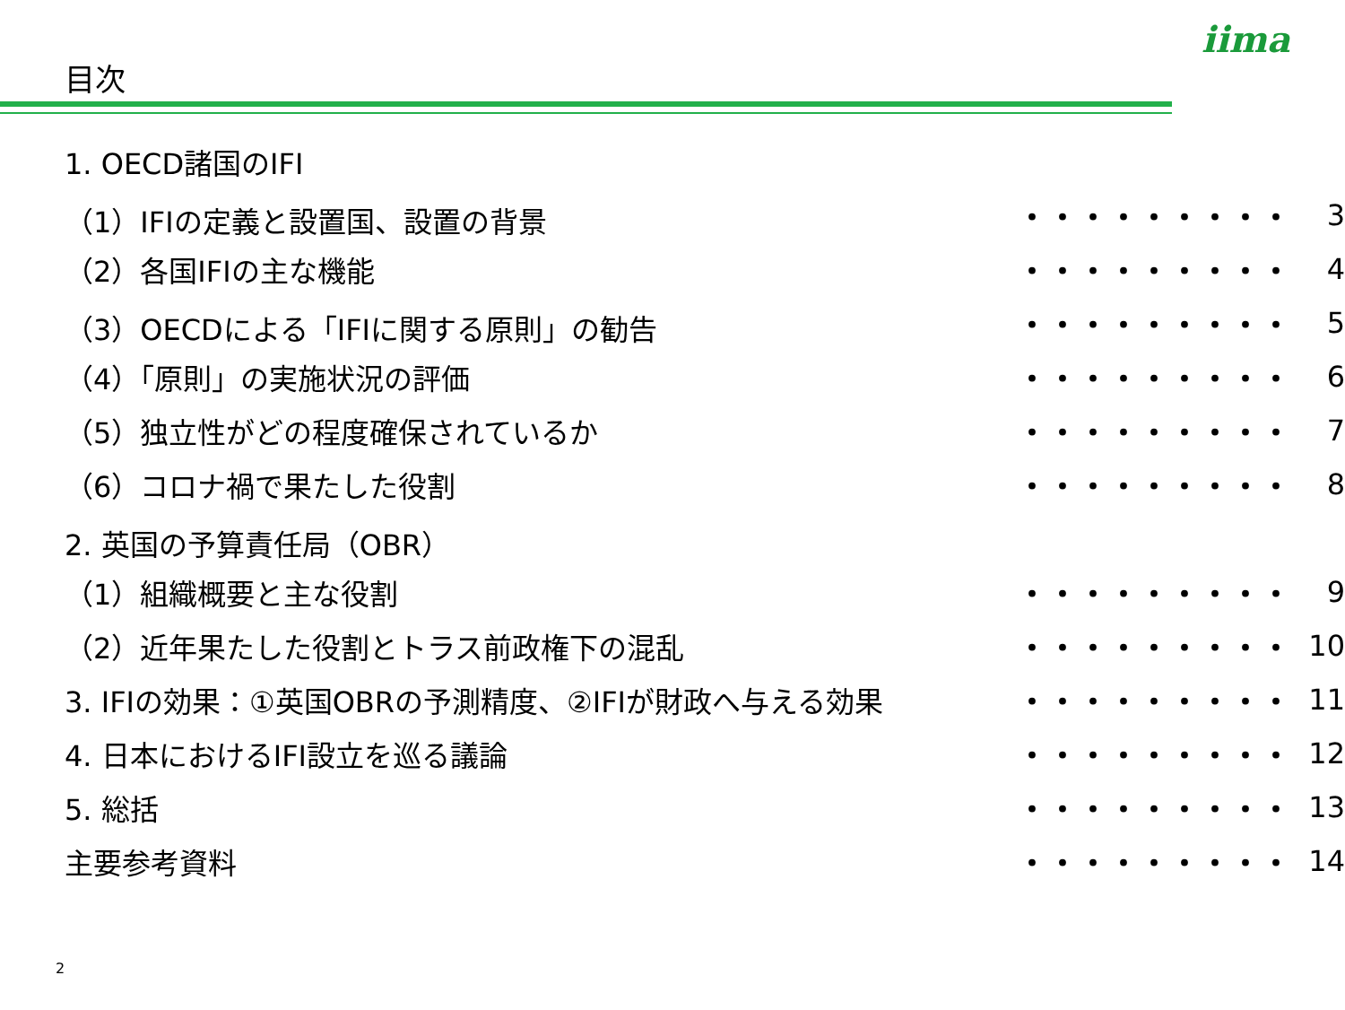目次
iima
| 1. OECD諸国のIFI | | |
| （1）IFIの定義と設置国、設置の背景 | ・・・・・・・・・ | 3 |
| （2）各国IFIの主な機能 | ・・・・・・・・・ | 4 |
| （3）OECDによる「IFIに関する原則」の勧告 | ・・・・・・・・・ | 5 |
| （4）「原則」の実施状況の評価 | ・・・・・・・・・ | 6 |
| （5）独立性がどの程度確保されているか | ・・・・・・・・・ | 7 |
| （6）コロナ禍で果たした役割 | ・・・・・・・・・ | 8 |
| 2. 英国の予算責任局（OBR） | | |
| （1）組織概要と主な役割 | ・・・・・・・・・ | 9 |
| （2）近年果たした役割とトラス前政権下の混乱 | ・・・・・・・・・ | 10 |
| 3. IFIの効果：①英国OBRの予測精度、②IFIが財政へ与える効果 | ・・・・・・・・・ | 11 |
| 4. 日本におけるIFI設立を巡る議論 | ・・・・・・・・・ | 12 |
| 5. 総括 | ・・・・・・・・・ | 13 |
| 主要参考資料 | ・・・・・・・・・ | 14 |
2